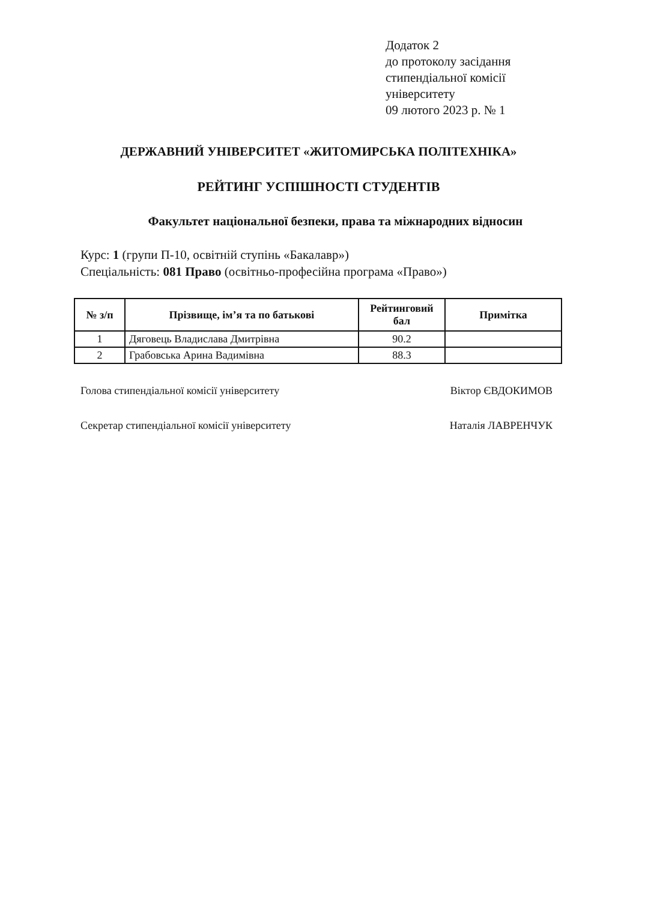Додаток 2
до протоколу засідання
стипендіальної комісії
університету
09 лютого 2023 р. № 1
ДЕРЖАВНИЙ УНІВЕРСИТЕТ «ЖИТОМИРСЬКА ПОЛІТЕХНІКА»
РЕЙТИНГ УСПІШНОСТІ СТУДЕНТІВ
Факультет національної безпеки, права та міжнародних відносин
Курс: 1 (групи П-10, освітній ступінь «Бакалавр»)
Спеціальність: 081 Право (освітньо-професійна програма «Право»)
| № з/п | Прізвище, ім’я та по батькові | Рейтинговий бал | Примітка |
| --- | --- | --- | --- |
| 1 | Дяговець Владислава Дмитрівна | 90.2 | |
| 2 | Грабовська Арина Вадимівна | 88.3 | |
Голова стипендіальної комісії університету Віктор ЄВДОКИМОВ
Секретар стипендіальної комісії університету Наталія ЛАВРЕНЧУК